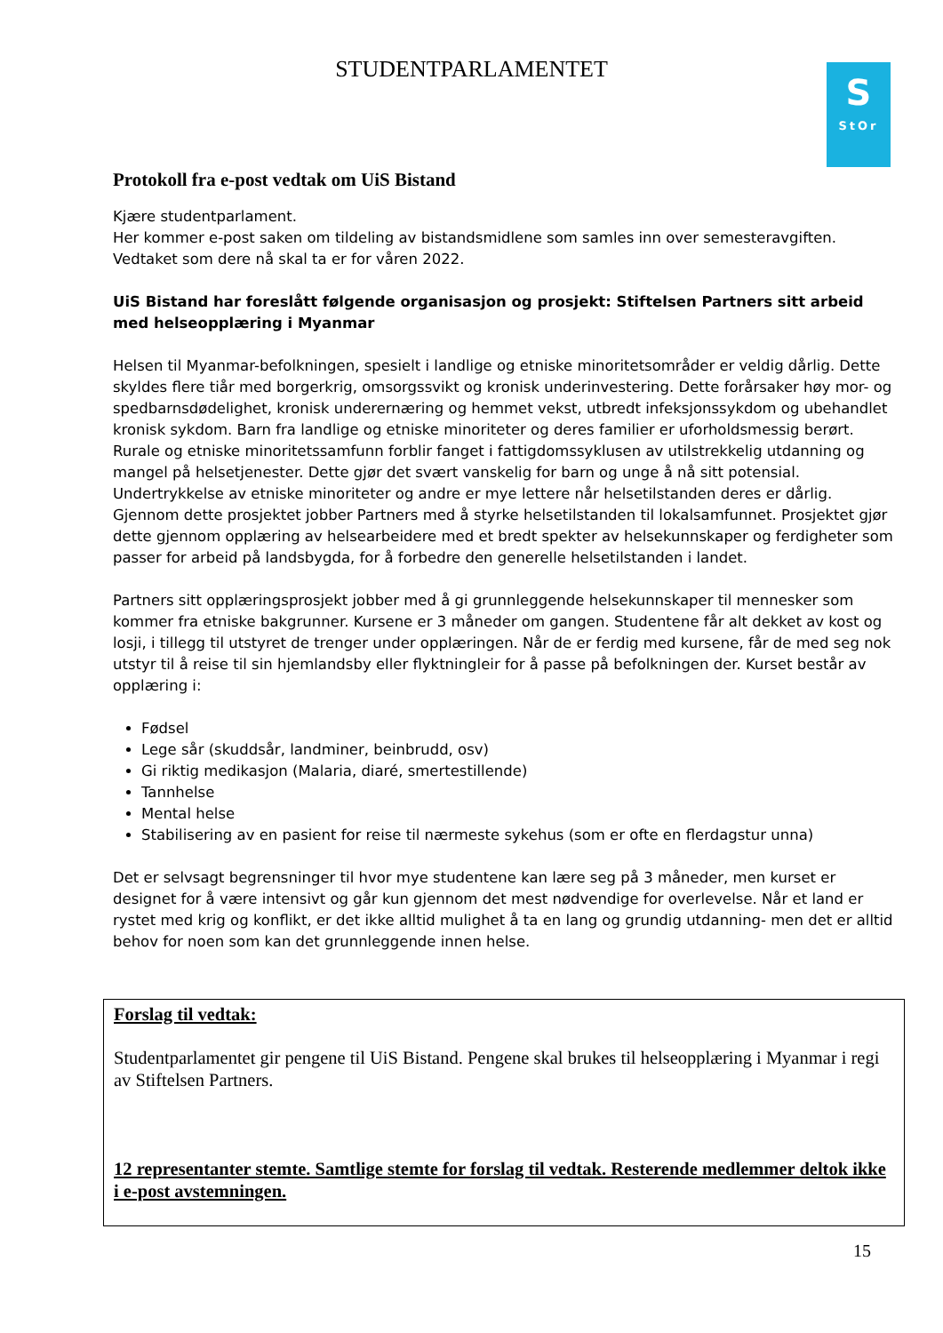STUDENTPARLAMENTET
S
StOr
Protokoll fra e-post vedtak om UiS Bistand
Kjære studentparlament.
Her kommer e-post saken om tildeling av bistandsmidlene som samles inn over semesteravgiften. Vedtaket som dere nå skal ta er for våren 2022.
UiS Bistand har foreslått følgende organisasjon og prosjekt: Stiftelsen Partners sitt arbeid med helseopplæring i Myanmar
Helsen til Myanmar-befolkningen, spesielt i landlige og etniske minoritetsområder er veldig dårlig. Dette skyldes flere tiår med borgerkrig, omsorgssvikt og kronisk underinvestering. Dette forårsaker høy mor- og spedbarnsdødelighet, kronisk underernæring og hemmet vekst, utbredt infeksjonssykdom og ubehandlet kronisk sykdom. Barn fra landlige og etniske minoriteter og deres familier er uforholdsmessig berørt. Rurale og etniske minoritetssamfunn forblir fanget i fattigdomssyklusen av utilstrekkelig utdanning og mangel på helsetjenester. Dette gjør det svært vanskelig for barn og unge å nå sitt potensial. Undertrykkelse av etniske minoriteter og andre er mye lettere når helsetilstanden deres er dårlig. Gjennom dette prosjektet jobber Partners med å styrke helsetilstanden til lokalsamfunnet. Prosjektet gjør dette gjennom opplæring av helsearbeidere med et bredt spekter av helsekunnskaper og ferdigheter som passer for arbeid på landsbygda, for å forbedre den generelle helsetilstanden i landet.
Partners sitt opplæringsprosjekt jobber med å gi grunnleggende helsekunnskaper til mennesker som kommer fra etniske bakgrunner. Kursene er 3 måneder om gangen. Studentene får alt dekket av kost og losji, i tillegg til utstyret de trenger under opplæringen. Når de er ferdig med kursene, får de med seg nok utstyr til å reise til sin hjemlandsby eller flyktningleir for å passe på befolkningen der. Kurset består av opplæring i:
Fødsel
Lege sår (skuddsår, landminer, beinbrudd, osv)
Gi riktig medikasjon (Malaria, diaré, smertestillende)
Tannhelse
Mental helse
Stabilisering av en pasient for reise til nærmeste sykehus (som er ofte en flerdagstur unna)
Det er selvsagt begrensninger til hvor mye studentene kan lære seg på 3 måneder, men kurset er designet for å være intensivt og går kun gjennom det mest nødvendige for overlevelse. Når et land er rystet med krig og konflikt, er det ikke alltid mulighet å ta en lang og grundig utdanning- men det er alltid behov for noen som kan det grunnleggende innen helse.
Forslag til vedtak:
Studentparlamentet gir pengene til UiS Bistand. Pengene skal brukes til helseopplæring i Myanmar i regi av Stiftelsen Partners.
12 representanter stemte. Samtlige stemte for forslag til vedtak. Resterende medlemmer deltok ikke i e-post avstemningen.
15